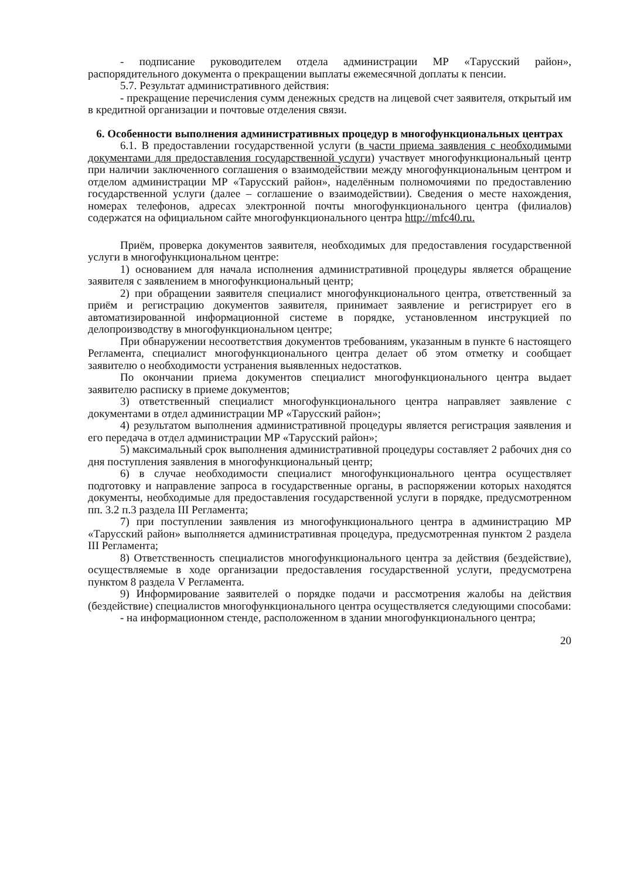- подписание руководителем отдела администрации МР «Тарусский район», распорядительного документа о прекращении выплаты ежемесячной доплаты к пенсии.
5.7. Результат административного действия:
- прекращение перечисления сумм денежных средств на лицевой счет заявителя, открытый им в кредитной организации и почтовые отделения связи.
6. Особенности выполнения административных процедур в многофункциональных центрах
6.1. В предоставлении государственной услуги (в части приема заявления с необходимыми документами для предоставления государственной услуги) участвует многофункциональный центр при наличии заключенного соглашения о взаимодействии между многофункциональным центром и отделом администрации МР «Тарусский район», наделённым полномочиями по предоставлению государственной услуги (далее – соглашение о взаимодействии). Сведения о месте нахождения, номерах телефонов, адресах электронной почты многофункционального центра (филиалов) содержатся на официальном сайте многофункционального центра http://mfc40.ru.
Приём, проверка документов заявителя, необходимых для предоставления государственной услуги в многофункциональном центре:
1) основанием для начала исполнения административной процедуры является обращение заявителя с заявлением в многофункциональный центр;
2) при обращении заявителя специалист многофункционального центра, ответственный за приём и регистрацию документов заявителя, принимает заявление и регистрирует его в автоматизированной информационной системе в порядке, установленном инструкцией по делопроизводству в многофункциональном центре;
При обнаружении несоответствия документов требованиям, указанным в пункте 6 настоящего Регламента, специалист многофункционального центра делает об этом отметку и сообщает заявителю о необходимости устранения выявленных недостатков.
По окончании приема документов специалист многофункционального центра выдает заявителю расписку в приеме документов;
3) ответственный специалист многофункционального центра направляет заявление с документами в отдел администрации МР «Тарусский район»;
4) результатом выполнения административной процедуры является регистрация заявления и его передача в отдел администрации МР «Тарусский район»;
5) максимальный срок выполнения административной процедуры составляет 2 рабочих дня со дня поступления заявления в многофункциональный центр;
6) в случае необходимости специалист многофункционального центра осуществляет подготовку и направление запроса в государственные органы, в распоряжении которых находятся документы, необходимые для предоставления государственной услуги в порядке, предусмотренном пп. 3.2 п.3 раздела III Регламента;
7) при поступлении заявления из многофункционального центра в администрацию МР «Тарусский район» выполняется административная процедура, предусмотренная пунктом 2 раздела III Регламента;
8) Ответственность специалистов многофункционального центра за действия (бездействие), осуществляемые в ходе организации предоставления государственной услуги, предусмотрена пунктом 8 раздела V Регламента.
9) Информирование заявителей о порядке подачи и рассмотрения жалобы на действия (бездействие) специалистов многофункционального центра осуществляется следующими способами:
- на информационном стенде, расположенном в здании многофункционального центра;
20